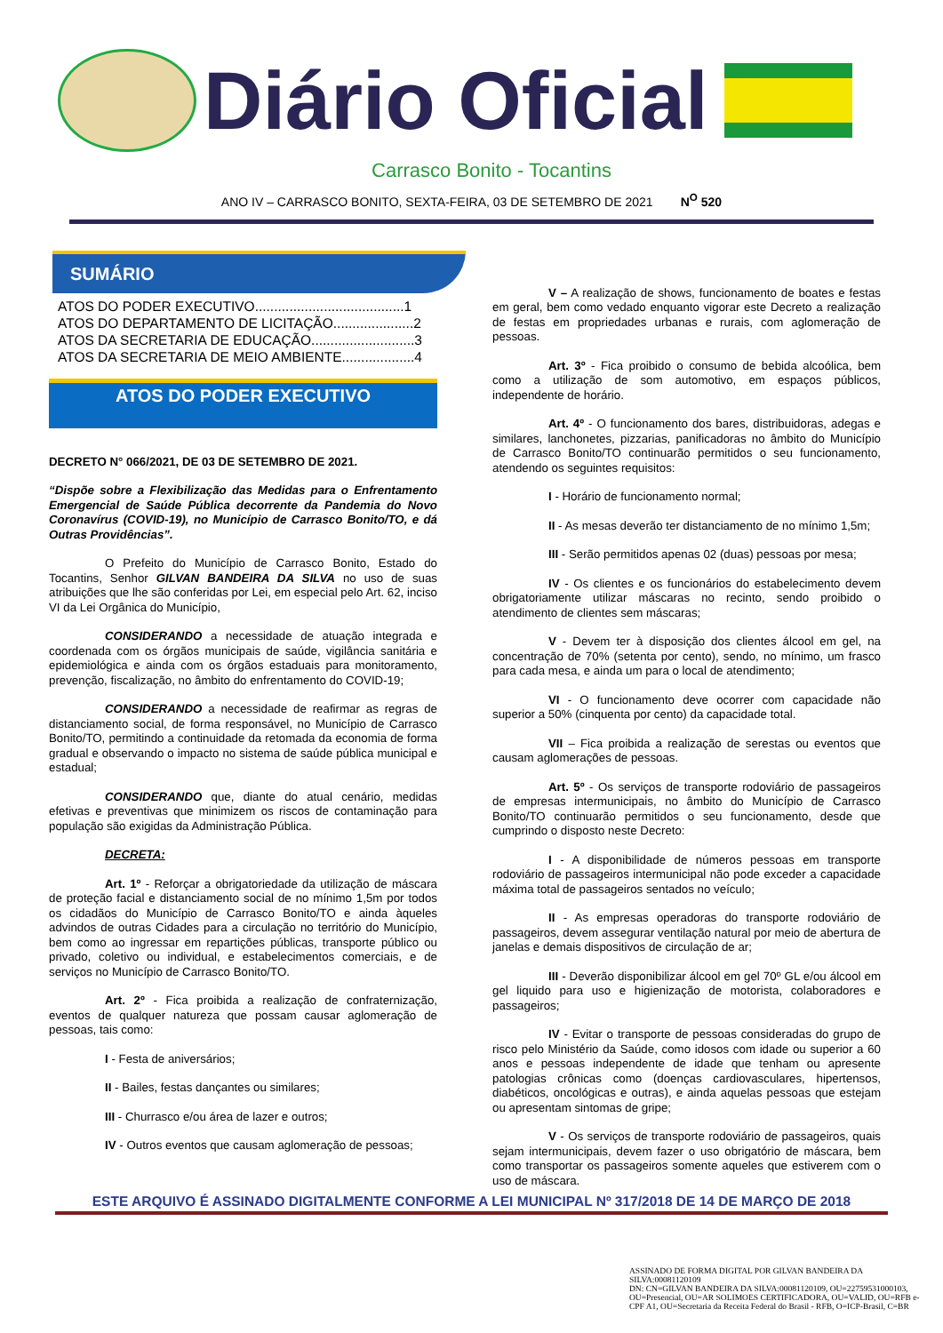Diário Oficial
Carrasco Bonito - Tocantins
ANO IV – CARRASCO BONITO, SEXTA-FEIRA, 03 DE SETEMBRO DE 2021 N<sup>O</sup> 520
SUMÁRIO
ATOS DO PODER EXECUTIVO.......................................1
ATOS DO DEPARTAMENTO DE LICITAÇÃO.....................2
ATOS DA SECRETARIA DE EDUCAÇÃO...........................3
ATOS DA SECRETARIA DE MEIO AMBIENTE...................4
ATOS DO PODER EXECUTIVO
DECRETO N° 066/2021, DE 03 DE SETEMBRO DE 2021.
“Dispõe sobre a Flexibilização das Medidas para o Enfrentamento Emergencial de Saúde Pública decorrente da Pandemia do Novo Coronavírus (COVID-19), no Município de Carrasco Bonito/TO, e dá Outras Providências”.
O Prefeito do Município de Carrasco Bonito, Estado do Tocantins, Senhor GILVAN BANDEIRA DA SILVA no uso de suas atribuições que lhe são conferidas por Lei, em especial pelo Art. 62, inciso VI da Lei Orgânica do Município,
CONSIDERANDO a necessidade de atuação integrada e coordenada com os órgãos municipais de saúde, vigilância sanitária e epidemiológica e ainda com os órgãos estaduais para monitoramento, prevenção, fiscalização, no âmbito do enfrentamento do COVID-19;
CONSIDERANDO a necessidade de reafirmar as regras de distanciamento social, de forma responsável, no Município de Carrasco Bonito/TO, permitindo a continuidade da retomada da economia de forma gradual e observando o impacto no sistema de saúde pública municipal e estadual;
CONSIDERANDO que, diante do atual cenário, medidas efetivas e preventivas que minimizem os riscos de contaminação para população são exigidas da Administração Pública.
DECRETA:
Art. 1º - Reforçar a obrigatoriedade da utilização de máscara de proteção facial e distanciamento social de no mínimo 1,5m por todos os cidadãos do Município de Carrasco Bonito/TO e ainda àqueles advindos de outras Cidades para a circulação no território do Município, bem como ao ingressar em repartições públicas, transporte público ou privado, coletivo ou individual, e estabelecimentos comerciais, e de serviços no Município de Carrasco Bonito/TO.
Art. 2º - Fica proibida a realização de confraternização, eventos de qualquer natureza que possam causar aglomeração de pessoas, tais como:
I - Festa de aniversários;
II - Bailes, festas dançantes ou similares;
III - Churrasco e/ou área de lazer e outros;
IV - Outros eventos que causam aglomeração de pessoas;
V – A realização de shows, funcionamento de boates e festas em geral, bem como vedado enquanto vigorar este Decreto a realização de festas em propriedades urbanas e rurais, com aglomeração de pessoas.
Art. 3º - Fica proibido o consumo de bebida alcoólica, bem como a utilização de som automotivo, em espaços públicos, independente de horário.
Art. 4º - O funcionamento dos bares, distribuidoras, adegas e similares, lanchonetes, pizzarias, panificadoras no âmbito do Município de Carrasco Bonito/TO continuarão permitidos o seu funcionamento, atendendo os seguintes requisitos:
I - Horário de funcionamento normal;
II - As mesas deverão ter distanciamento de no mínimo 1,5m;
III - Serão permitidos apenas 02 (duas) pessoas por mesa;
IV - Os clientes e os funcionários do estabelecimento devem obrigatoriamente utilizar máscaras no recinto, sendo proibido o atendimento de clientes sem máscaras;
V - Devem ter à disposição dos clientes álcool em gel, na concentração de 70% (setenta por cento), sendo, no mínimo, um frasco para cada mesa, e ainda um para o local de atendimento;
VI - O funcionamento deve ocorrer com capacidade não superior a 50% (cinquenta por cento) da capacidade total.
VII – Fica proibida a realização de serestas ou eventos que causam aglomerações de pessoas.
Art. 5º - Os serviços de transporte rodoviário de passageiros de empresas intermunicipais, no âmbito do Município de Carrasco Bonito/TO continuarão permitidos o seu funcionamento, desde que cumprindo o disposto neste Decreto:
I - A disponibilidade de números pessoas em transporte rodoviário de passageiros intermunicipal não pode exceder a capacidade máxima total de passageiros sentados no veículo;
II - As empresas operadoras do transporte rodoviário de passageiros, devem assegurar ventilação natural por meio de abertura de janelas e demais dispositivos de circulação de ar;
III - Deverão disponibilizar álcool em gel 70º GL e/ou álcool em gel liquido para uso e higienização de motorista, colaboradores e passageiros;
IV - Evitar o transporte de pessoas consideradas do grupo de risco pelo Ministério da Saúde, como idosos com idade ou superior a 60 anos e pessoas independente de idade que tenham ou apresente patologias crônicas como (doenças cardiovasculares, hipertensos, diabéticos, oncológicas e outras), e ainda aquelas pessoas que estejam ou apresentam sintomas de gripe;
V - Os serviços de transporte rodoviário de passageiros, quais sejam intermunicipais, devem fazer o uso obrigatório de máscara, bem como transportar os passageiros somente aqueles que estiverem com o uso de máscara.
ESTE ARQUIVO É ASSINADO DIGITALMENTE CONFORME A LEI MUNICIPAL Nº 317/2018 DE 14 DE MARÇO DE 2018
ASSINADO DE FORMA DIGITAL POR GILVAN BANDEIRA DA SILVA:00081120109
DN: CN=GILVAN BANDEIRA DA SILVA:00081120109, OU=22759531000103, OU=Presencial, OU=AR SOLIMOES CERTIFICADORA, OU=VALID, OU=RFB e-CPF A1, OU=Secretaria da Receita Federal do Brasil - RFB, O=ICP-Brasil, C=BR